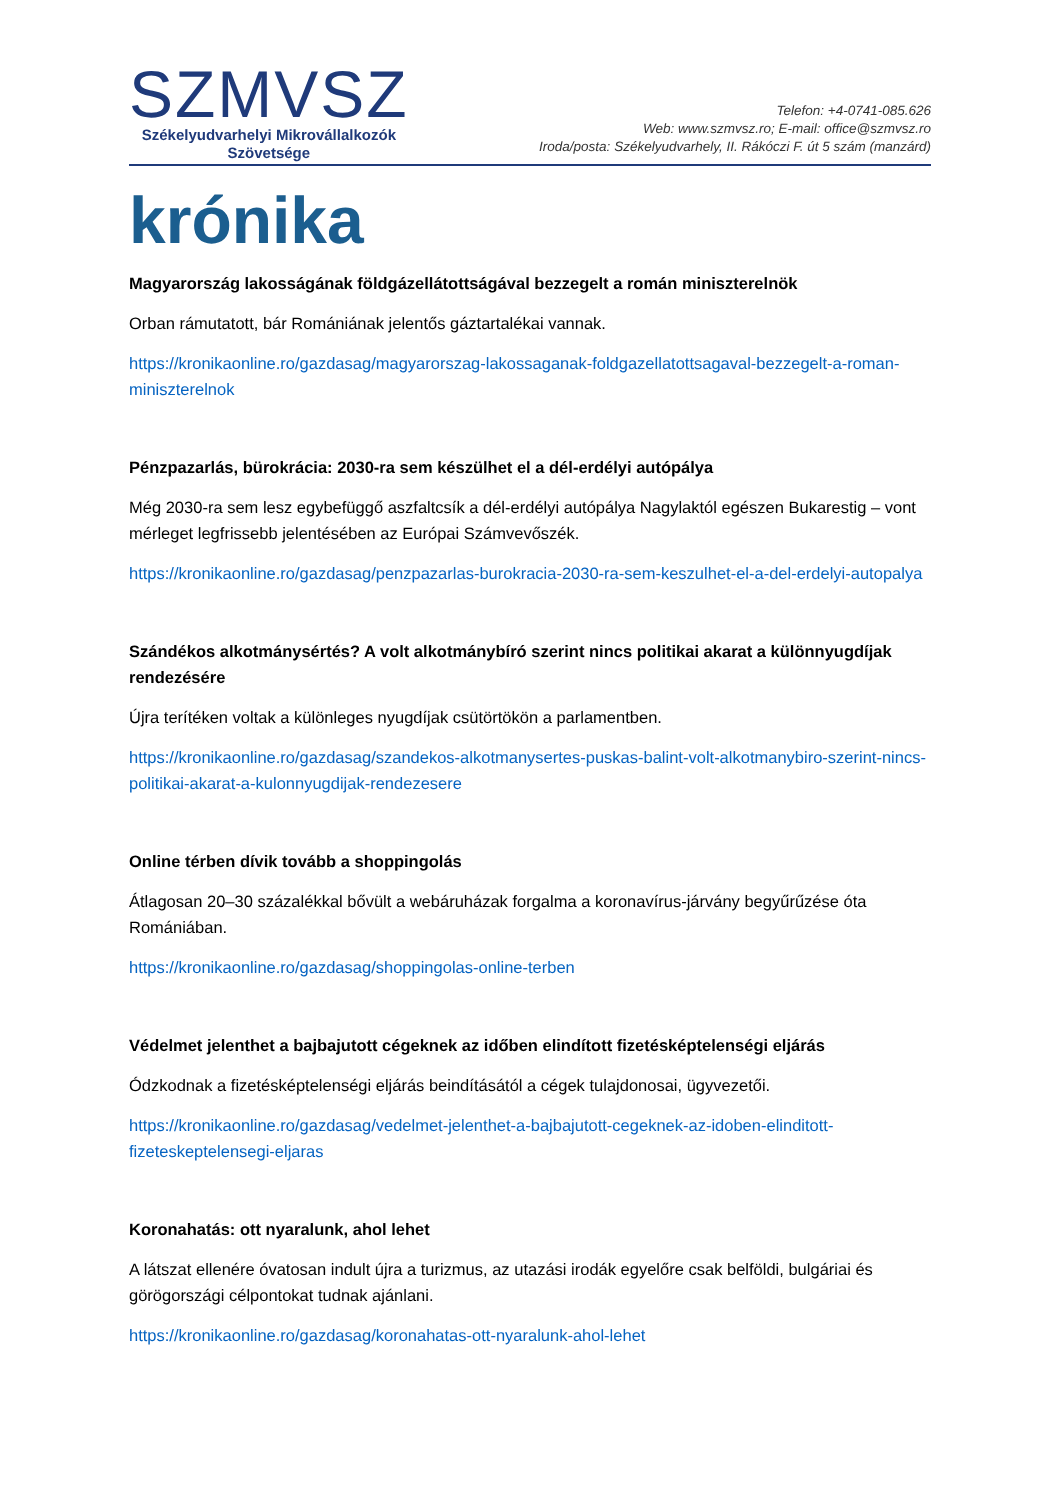SZMVSZ
Székelyudvarhelyi Mikrovállalkozók
Szövetsége
Telefon: +4-0741-085.626
Web: www.szmvsz.ro; E-mail: office@szmvsz.ro
Iroda/posta: Székelyudvarhely, II. Rákóczi F. út 5 szám (manzárd)
krónika
Magyarország lakosságának földgázellátottságával bezzegelt a román miniszterelnök
Orban rámutatott, bár Romániának jelentős gáztartalékai vannak.
https://kronikaonline.ro/gazdasag/magyarorszag-lakossaganak-foldgazellatottsagaval-bezzegelt-a-roman-miniszterelnok
Pénzpazarlás, bürokrácia: 2030-ra sem készülhet el a dél-erdélyi autópálya
Még 2030-ra sem lesz egybefüggő aszfaltcsík a dél-erdélyi autópálya Nagylaktól egészen Bukarestig – vont mérleget legfrissebb jelentésében az Európai Számvevőszék.
https://kronikaonline.ro/gazdasag/penzpazarlas-burokracia-2030-ra-sem-keszulhet-el-a-del-erdelyi-autopalya
Szándékos alkotmánysértés? A volt alkotmánybíró szerint nincs politikai akarat a különnyugdíjak rendezésére
Újra terítéken voltak a különleges nyugdíjak csütörtökön a parlamentben.
https://kronikaonline.ro/gazdasag/szandekos-alkotmanysertes-puskas-balint-volt-alkotmanybiro-szerint-nincs-politikai-akarat-a-kulonnyugdijak-rendezesere
Online térben dívik tovább a shoppingolás
Átlagosan 20–30 százalékkal bővült a webáruházak forgalma a koronavírus-járvány begyűrűzése óta Romániában.
https://kronikaonline.ro/gazdasag/shoppingolas-online-terben
Védelmet jelenthet a bajbajutott cégeknek az időben elindított fizetésképtelenségi eljárás
Ódzkodnak a fizetésképtelenségi eljárás beindításától a cégek tulajdonosai, ügyvezetői.
https://kronikaonline.ro/gazdasag/vedelmet-jelenthet-a-bajbajutott-cegeknek-az-idoben-elinditott-fizeteskeptelensegi-eljaras
Koronahatás: ott nyaralunk, ahol lehet
A látszat ellenére óvatosan indult újra a turizmus, az utazási irodák egyelőre csak belföldi, bulgáriai és görögországi célpontokat tudnak ajánlani.
https://kronikaonline.ro/gazdasag/koronahatas-ott-nyaralunk-ahol-lehet